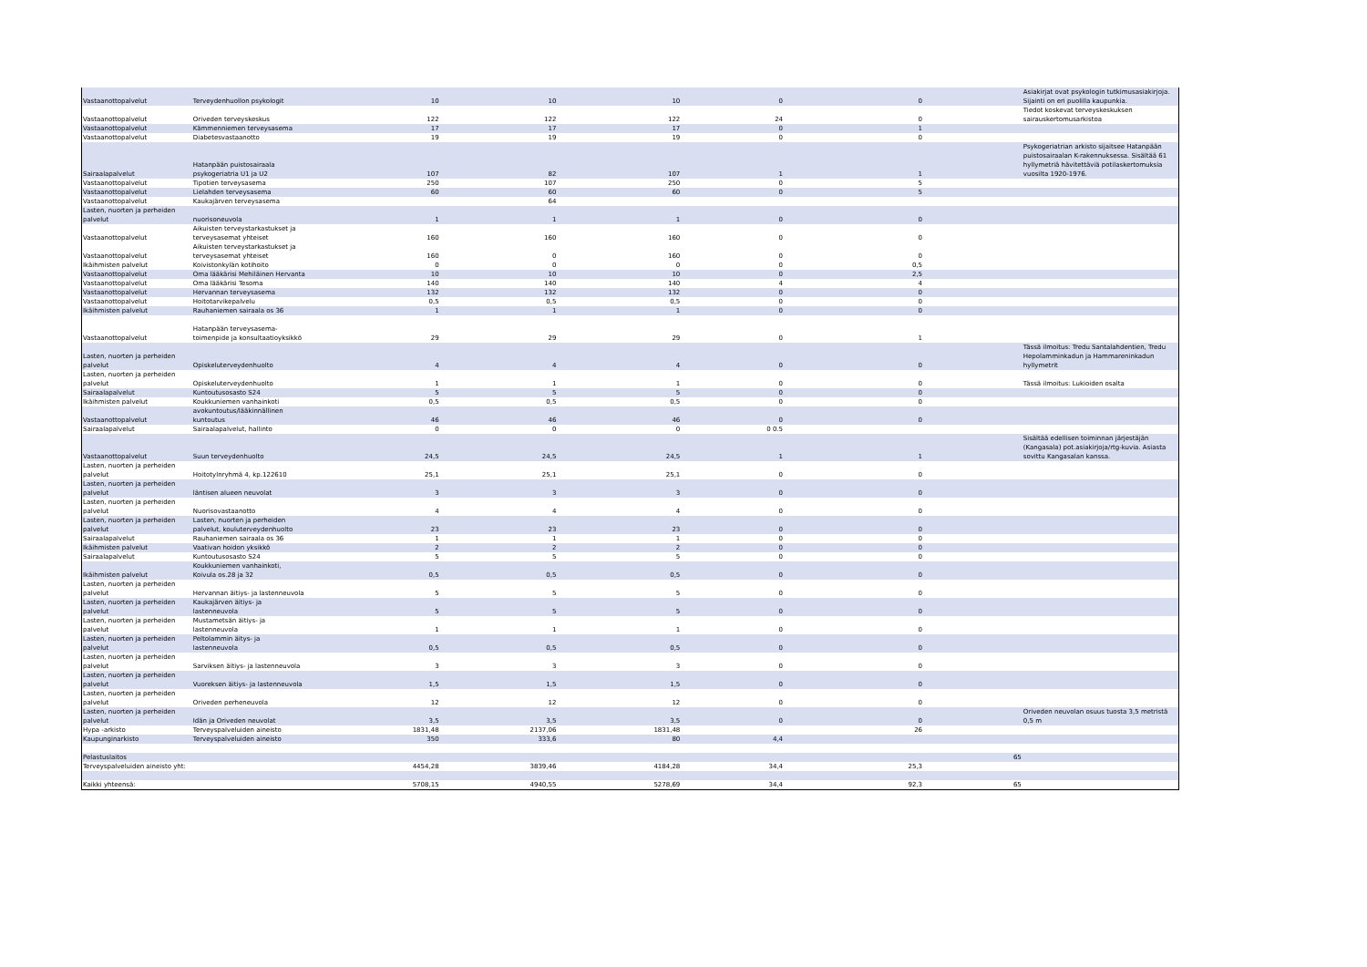| Vastaanottopalvelut | Terveydenhuollon psykologit | 10 | 10 | 10 | 0 | 0 | | Asiakirjat ovat psykologin tutkimusasiakirjoja. Sijainti on eri puolilla kaupunkia. |
| Vastaanottopalvelut | Oriveden terveyskeskus | 122 | 122 | 122 | 24 | 0 | | Tiedot koskevat terveyskeskuksen sairauskertomusarkistoa |
| Vastaanottopalvelut | Kämmenniemen terveysasema | 17 | 17 | 17 | 0 | 1 | | |
| Vastaanottopalvelut | Diabetesvastaanotto | 19 | 19 | 19 | 0 | 0 | | |
| Sairaalapalvelut | Hatanpään puistosairaala psykogeriatria U1 ja U2 | 107 | 82 | 107 | 1 | 1 | | Psykogeriatrian arkisto sijaitsee Hatanpään puistosairaalan K-rakennuksessa. Sisältää 61 hyllymetriä hävitettäviä potilaskertomuksia vuosilta 1920-1976. |
| Vastaanottopalvelut | Tipotien terveysasema | 250 | 107 | 250 | 0 | 5 | | |
| Vastaanottopalvelut | Lielahden terveysasema | 60 | 60 | 60 | 0 | 5 | | |
| Vastaanottopalvelut | Kaukajärven terveysasema | | 64 | | | | | |
| Lasten, nuorten ja perheiden palvelut | nuorisoneuvola | 1 | 1 | 1 | 0 | 0 | | |
| Vastaanottopalvelut | Aikuisten terveystarkastukset ja terveysasemat yhteiset | 160 | 160 | 160 | 0 | 0 | | |
| Vastaanottopalvelut | Aikuisten terveystarkastukset ja terveysasemat yhteiset | 160 | 0 | 160 | 0 | 0 | | |
| Ikäihmisten palvelut | Koivistonkylän kotihoito | 0 | 0 | 0 | 0 | 0,5 | | |
| Vastaanottopalvelut | Oma lääkärisi Mehiläinen Hervanta | 10 | 10 | 10 | 0 | 2,5 | | |
| Vastaanottopalvelut | Oma lääkärisi Tesoma | 140 | 140 | 140 | 4 | 4 | | |
| Vastaanottopalvelut | Hervannan terveysasema | 132 | 132 | 132 | 0 | 0 | | |
| Vastaanottopalvelut | Hoitotarvikepalvelu | 0,5 | 0,5 | 0,5 | 0 | 0 | | |
| Ikäihmisten palvelut | Rauhaniemen sairaala os 36 | 1 | 1 | 1 | 0 | 0 | | |
| Vastaanottopalvelut | Hatanpään terveysasema-toimenpide ja konsultaatioyksikkö | 29 | 29 | 29 | 0 | 1 | | |
| Lasten, nuorten ja perheiden palvelut | Opiskeluterveydenhuolto | 4 | 4 | 4 | 0 | 0 | | Tässä ilmoitus: Tredu Santalahdentien, Tredu Hepolamminkadun ja Hammareninkadun hyllymetrit |
| Lasten, nuorten ja perheiden palvelut | Opiskeluterveydenhuolto | 1 | 1 | 1 | 0 | 0 | | Tässä ilmoitus: Lukioiden osalta |
| Sairaalapalvelut | Kuntoutusosasto S24 | 5 | 5 | 5 | 0 | 0 | | |
| Ikäihmisten palvelut | Koukkuniemen vanhainkoti | 0,5 | 0,5 | 0,5 | 0 | 0 | | |
| Vastaanottopalvelut | avokuntoutus/lääkinnällinen kuntoutus | 46 | 46 | 46 | 0 | 0 | | |
| Sairaalapalvelut | Sairaalapalvelut, hallinto | 0 | 0 | 0 | 0 0.5 | | | |
| Vastaanottopalvelut | Suun terveydenhuolto | 24,5 | 24,5 | 24,5 | 1 | 1 | | Sisältää edellisen toiminnan järjestäjän (Kangasala) pot.asiakirjoja/rtg-kuvia. Asiasta sovittu Kangasalan kanssa. |
| Lasten, nuorten ja perheiden palvelut | Hoitotylnryhmä 4, kp.122610 | 25,1 | 25,1 | 25,1 | 0 | 0 | | |
| Lasten, nuorten ja perheiden palvelut | läntisen alueen neuvolat | 3 | 3 | 3 | 0 | 0 | | |
| Lasten, nuorten ja perheiden palvelut | Nuorisovastaanotto | 4 | 4 | 4 | 0 | 0 | | |
| Lasten, nuorten ja perheiden palvelut | Lasten, nuorten ja perheiden palvelut, kouluterveydenhuolto | 23 | 23 | 23 | 0 | 0 | | |
| Sairaalapalvelut | Rauhaniemen sairaala os 36 | 1 | 1 | 1 | 0 | 0 | | |
| Ikäihmisten palvelut | Vaativan hoidon yksikkö | 2 | 2 | 2 | 0 | 0 | | |
| Sairaalapalvelut | Kuntoutusosasto S24 | 5 | 5 | 5 | 0 | 0 | | |
| Ikäihmisten palvelut | Koukkuniemen vanhainkoti, Koivula os.28 ja 32 | 0,5 | 0,5 | 0,5 | 0 | 0 | | |
| Lasten, nuorten ja perheiden palvelut | Hervannan äitiys- ja lastenneuvola | 5 | 5 | 5 | 0 | 0 | | |
| Lasten, nuorten ja perheiden palvelut | Kaukajärven äitiys- ja lastenneuvola | 5 | 5 | 5 | 0 | 0 | | |
| Lasten, nuorten ja perheiden palvelut | Mustametsän äitiys- ja lastenneuvola | 1 | 1 | 1 | 0 | 0 | | |
| Lasten, nuorten ja perheiden palvelut | Peltolammin äitys- ja lastenneuvola | 0,5 | 0,5 | 0,5 | 0 | 0 | | |
| Lasten, nuorten ja perheiden palvelut | Sarviksen äitiys- ja lastenneuvola | 3 | 3 | 3 | 0 | 0 | | |
| Lasten, nuorten ja perheiden palvelut | Vuoreksen äitiys- ja lastenneuvola | 1,5 | 1,5 | 1,5 | 0 | 0 | | |
| Lasten, nuorten ja perheiden palvelut | Oriveden perheneuvola | 12 | 12 | 12 | 0 | 0 | | |
| Lasten, nuorten ja perheiden palvelut | Idän ja Oriveden neuvolat | 3,5 | 3,5 | 3,5 | 0 | 0 | | Oriveden neuvolan osuus tuosta 3,5 metristä 0,5 m |
| Hypa -arkisto | Terveyspalveluiden aineisto | 1831,48 | 2137,06 | 1831,48 | | 26 | | |
| Kaupunginarkisto | Terveyspalveluiden aineisto | 350 | 333,6 | 80 | 4,4 | | | |
| Pelastuslaitos | | | | | | | 65 | |
| Terveyspalveluiden aineisto yht: | | 4454,28 | 3839,46 | 4184,28 | 34,4 | 25,3 | | |
| Kaikki yhteensä: | | 5708,15 | 4940,55 | 5278,69 | 34,4 | 92,3 | 65 | |